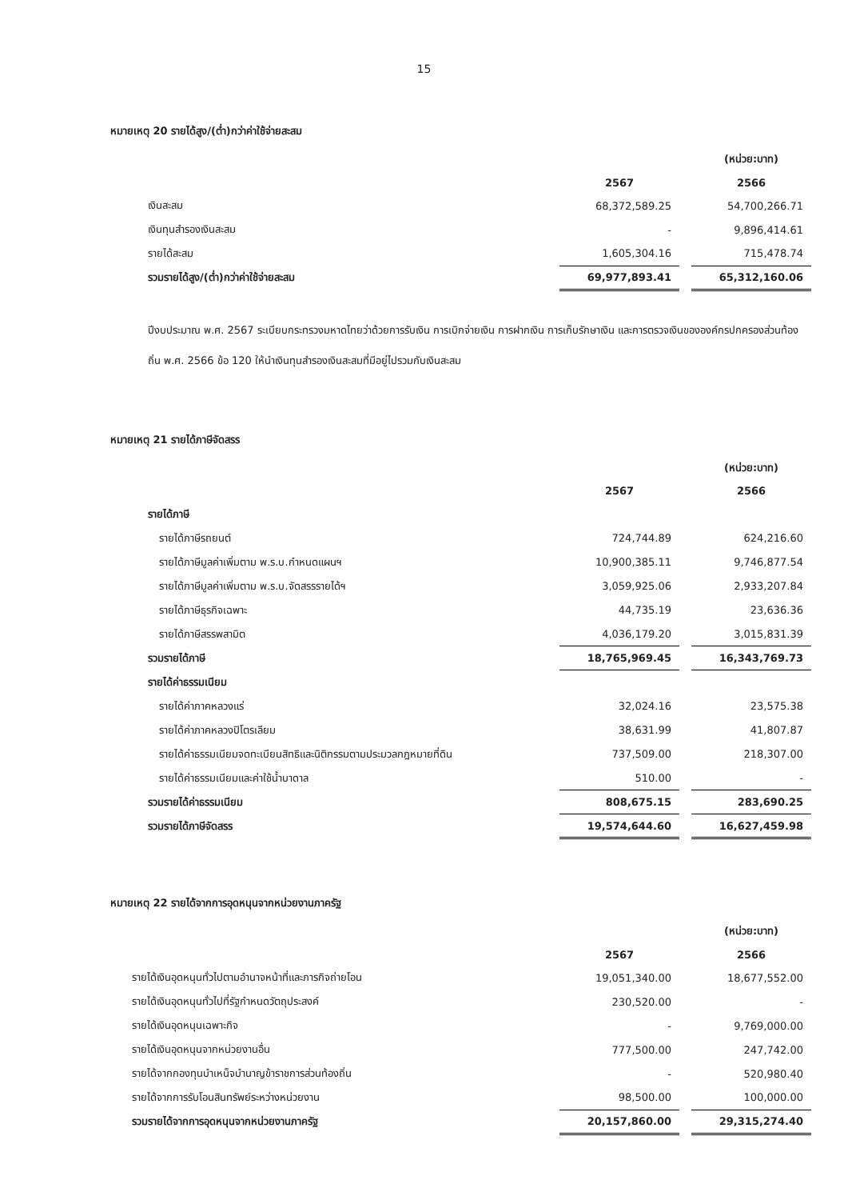15
หมายเหตุ 20 รายได้สูง/(ต่ำ)กว่าค่าใช้จ่ายสะสม
| | | | (หน่วย:บาท) |
| | 2567 | | 2566 |
| เงินสะสม | 68,372,589.25 | | 54,700,266.71 |
| เงินทุนสำรองเงินสะสม | - | | 9,896,414.61 |
| รายได้สะสม | 1,605,304.16 | | 715,478.74 |
| รวมรายได้สูง/(ต่ำ)กว่าค่าใช้จ่ายสะสม | 69,977,893.41 | | 65,312,160.06 |
ปีงบประมาณ พ.ศ. 2567 ระเบียบกระทรวงมหาดไทยว่าด้วยการรับเงิน การเบิกจ่ายเงิน การฝากเงิน การเก็บรักษาเงิน และการตรวจเงินขององค์กรปกครองส่วนท้องถิ่น พ.ศ. 2566 ข้อ 120 ให้นำเงินทุนสำรองเงินสะสมที่มีอยู่ไปรวมกับเงินสะสม
หมายเหตุ 21 รายได้ภาษีจัดสรร
| | | | (หน่วย:บาท) |
| | 2567 | | 2566 |
| รายได้ภาษี | | | |
| รายได้ภาษีรถยนต์ | 724,744.89 | | 624,216.60 |
| รายได้ภาษีมูลค่าเพิ่มตาม พ.ร.บ.กำหนดแผนฯ | 10,900,385.11 | | 9,746,877.54 |
| รายได้ภาษีมูลค่าเพิ่มตาม พ.ร.บ.จัดสรรรายได้ฯ | 3,059,925.06 | | 2,933,207.84 |
| รายได้ภาษีธุรกิจเฉพาะ | 44,735.19 | | 23,636.36 |
| รายได้ภาษีสรรพสามิต | 4,036,179.20 | | 3,015,831.39 |
| รวมรายได้ภาษี | 18,765,969.45 | | 16,343,769.73 |
| รายได้ค่าธรรมเนียม | | | |
| รายได้ค่าภาคหลวงแร่ | 32,024.16 | | 23,575.38 |
| รายได้ค่าภาคหลวงปิโตรเลียม | 38,631.99 | | 41,807.87 |
| รายได้ค่าธรรมเนียมจดทะเบียนสิทธิและนิติกรรมตามประมวลกฎหมายที่ดิน | 737,509.00 | | 218,307.00 |
| รายได้ค่าธรรมเนียมและค่าใช้น้ำบาดาล | 510.00 | | - |
| รวมรายได้ค่าธรรมเนียม | 808,675.15 | | 283,690.25 |
| รวมรายได้ภาษีจัดสรร | 19,574,644.60 | | 16,627,459.98 |
หมายเหตุ 22 รายได้จากการอุดหนุนจากหน่วยงานภาครัฐ
| | | | (หน่วย:บาท) |
| | 2567 | | 2566 |
| รายได้เงินอุดหนุนทั่วไปตามอำนาจหน้าที่และภารกิจถ่ายโอน | 19,051,340.00 | | 18,677,552.00 |
| รายได้เงินอุดหนุนทั่วไปที่รัฐกำหนดวัตถุประสงค์ | 230,520.00 | | - |
| รายได้เงินอุดหนุนเฉพาะกิจ | - | | 9,769,000.00 |
| รายได้เงินอุดหนุนจากหน่วยงานอื่น | 777,500.00 | | 247,742.00 |
| รายได้จากกองทุนบำเหน็จบำนาญข้าราชการส่วนท้องถิ่น | - | | 520,980.40 |
| รายได้จากการรับโอนสินทรัพย์ระหว่างหน่วยงาน | 98,500.00 | | 100,000.00 |
| รวมรายได้จากการอุดหนุนจากหน่วยงานภาครัฐ | 20,157,860.00 | | 29,315,274.40 |